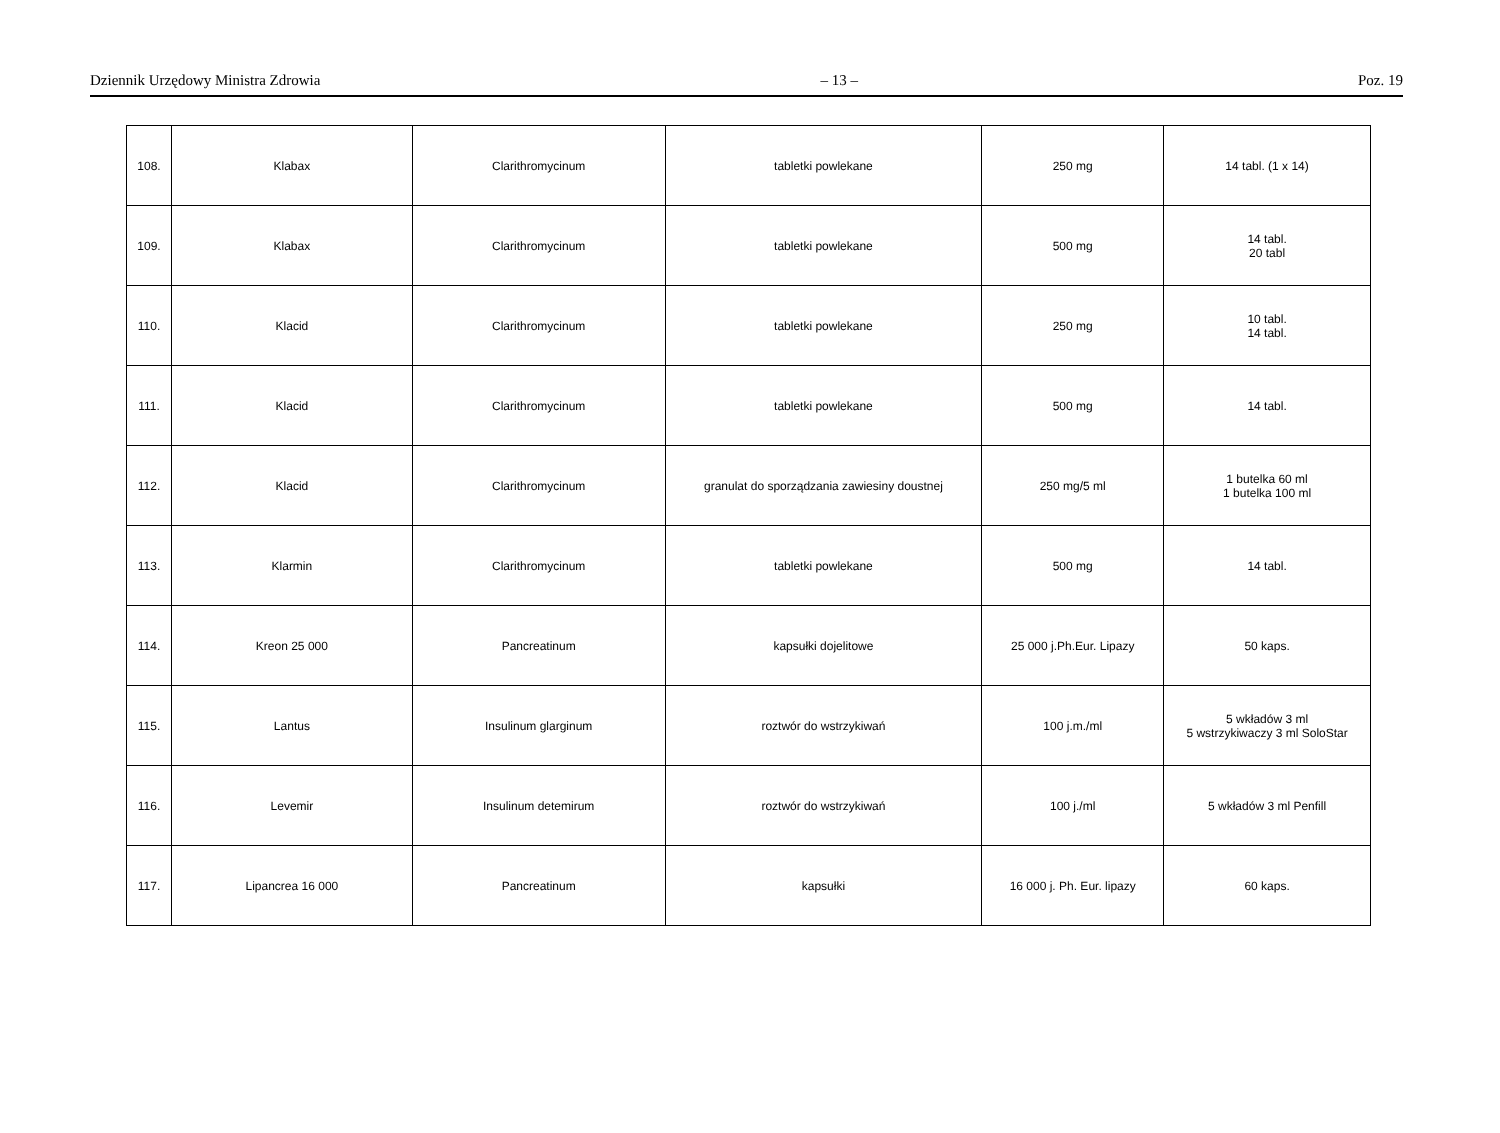Dziennik Urzędowy Ministra Zdrowia – 13 – Poz. 19
| 108. | Klabax | Clarithromycinum | tabletki powlekane | 250 mg | 14 tabl. (1 x 14) |
| 109. | Klabax | Clarithromycinum | tabletki powlekane | 500 mg | 14 tabl. 20 tabl |
| 110. | Klacid | Clarithromycinum | tabletki powlekane | 250 mg | 10 tabl. 14 tabl. |
| 111. | Klacid | Clarithromycinum | tabletki powlekane | 500 mg | 14 tabl. |
| 112. | Klacid | Clarithromycinum | granulat do sporządzania zawiesiny doustnej | 250 mg/5 ml | 1 butelka 60 ml 1 butelka 100 ml |
| 113. | Klarmin | Clarithromycinum | tabletki powlekane | 500 mg | 14 tabl. |
| 114. | Kreon 25 000 | Pancreatinum | kapsułki dojelitowe | 25 000 j.Ph.Eur. Lipazy | 50 kaps. |
| 115. | Lantus | Insulinum glarginum | roztwór do wstrzykiwań | 100 j.m./ml | 5 wkładów 3 ml 5 wstrzykiwaczy 3 ml SoloStar |
| 116. | Levemir | Insulinum detemirum | roztwór do wstrzykiwań | 100 j./ml | 5 wkładów 3 ml Penfill |
| 117. | Lipancrea 16 000 | Pancreatinum | kapsułki | 16 000 j. Ph. Eur. lipazy | 60 kaps. |